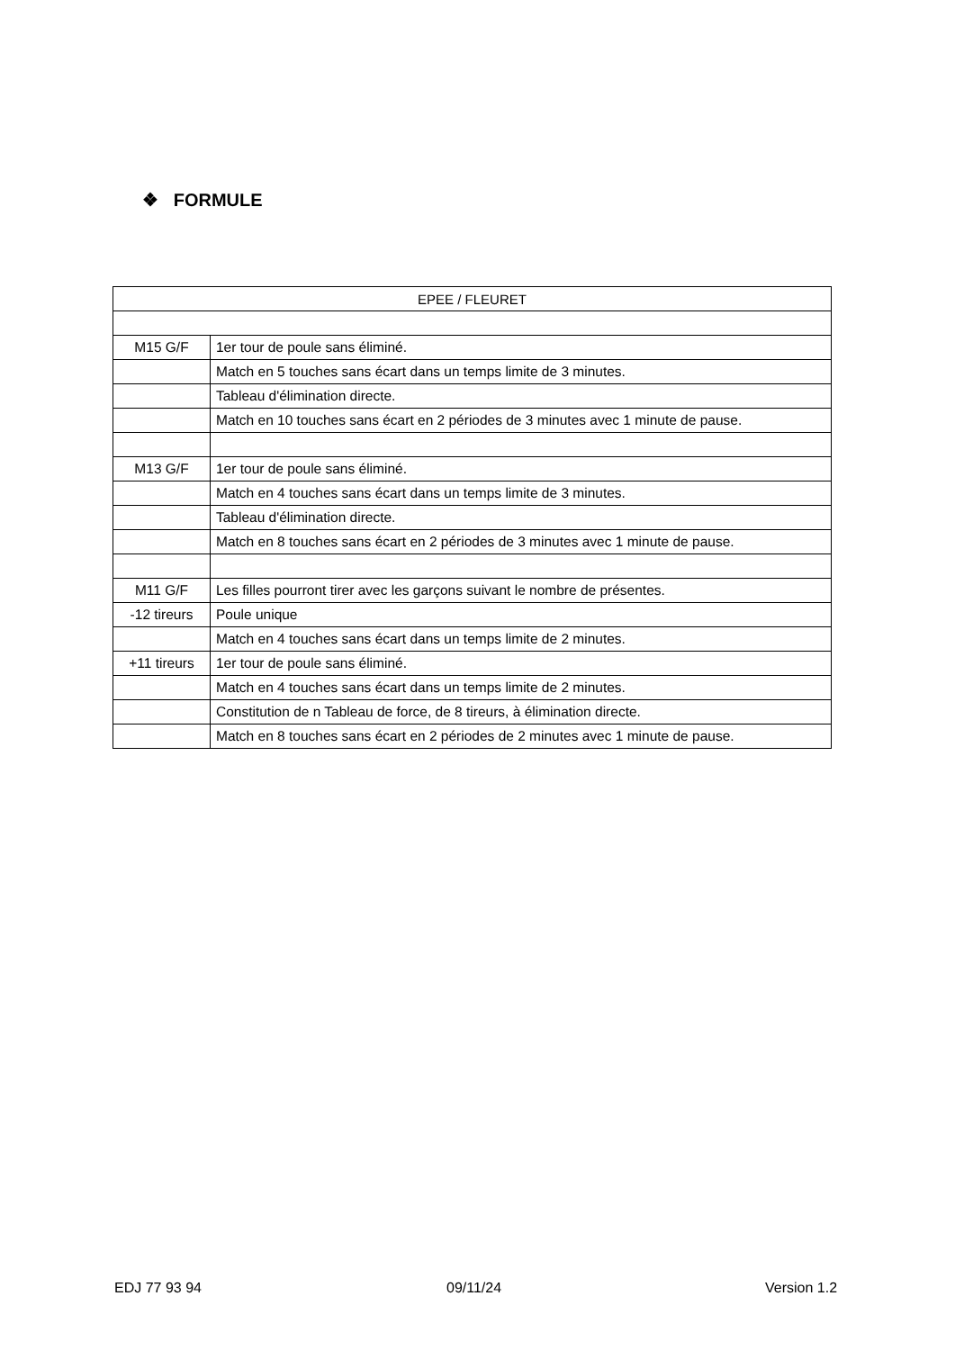❖ FORMULE
| EPEE / FLEURET | |
| --- | --- |
| M15 G/F | 1er tour de poule sans éliminé. |
| | Match en 5 touches sans écart dans un temps limite de 3 minutes. |
| | Tableau d'élimination directe. |
| | Match en 10 touches sans écart en 2 périodes de 3 minutes avec 1 minute de pause. |
| M13 G/F | 1er tour de poule sans éliminé. |
| | Match en 4 touches sans écart dans un temps limite de 3 minutes. |
| | Tableau d'élimination directe. |
| | Match en 8 touches sans écart en 2 périodes de 3 minutes avec 1 minute de pause. |
| M11 G/F | Les filles pourront tirer avec les garçons suivant le nombre de présentes. |
| -12 tireurs | Poule unique |
| | Match en 4 touches sans écart dans un temps limite de 2 minutes. |
| +11 tireurs | 1er tour de poule sans éliminé. |
| | Match en 4 touches sans écart dans un temps limite de 2 minutes. |
| | Constitution de n Tableau de force, de 8 tireurs, à élimination directe. |
| | Match en 8 touches sans écart en 2 périodes de 2 minutes avec 1 minute de pause. |
EDJ 77 93 94 09/11/24 Version 1.2